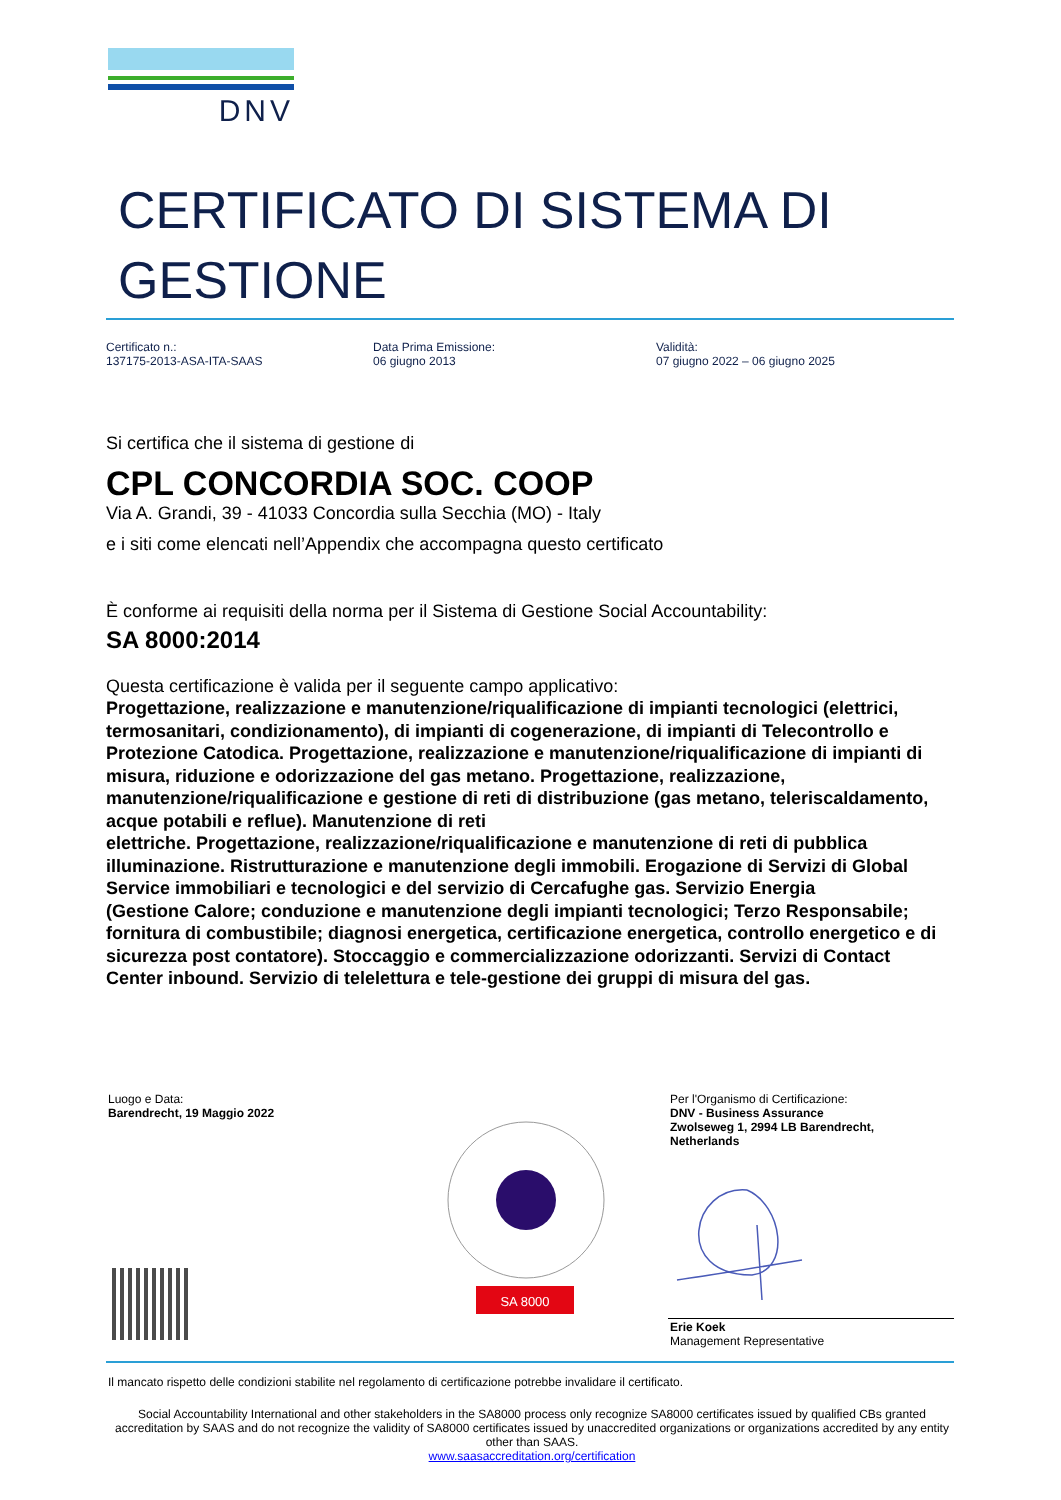DNV
CERTIFICATO DI SISTEMA DI
GESTIONE
Certificato n.:
137175-2013-ASA-ITA-SAAS
Data Prima Emissione:
06 giugno 2013
Validità:
07 giugno 2022 – 06 giugno 2025
Si certifica che il sistema di gestione di
CPL CONCORDIA SOC. COOP
Via A. Grandi, 39 - 41033 Concordia sulla Secchia (MO) - Italy
e i siti come elencati nell’Appendix che accompagna questo certificato
È conforme ai requisiti della norma per il Sistema di Gestione Social Accountability:
SA 8000:2014
Questa certificazione è valida per il seguente campo applicativo:
Progettazione, realizzazione e manutenzione/riqualificazione di impianti tecnologici (elettrici, termosanitari, condizionamento), di impianti di cogenerazione, di impianti di Telecontrollo e Protezione Catodica. Progettazione, realizzazione e manutenzione/riqualificazione di impianti di misura, riduzione e odorizzazione del gas metano. Progettazione, realizzazione, manutenzione/riqualificazione e gestione di reti di distribuzione (gas metano, teleriscaldamento, acque potabili e reflue). Manutenzione di reti
elettriche. Progettazione, realizzazione/riqualificazione e manutenzione di reti di pubblica illuminazione. Ristrutturazione e manutenzione degli immobili. Erogazione di Servizi di Global Service immobiliari e tecnologici e del servizio di Cercafughe gas. Servizio Energia
(Gestione Calore; conduzione e manutenzione degli impianti tecnologici; Terzo Responsabile; fornitura di combustibile; diagnosi energetica, certificazione energetica, controllo energetico e di sicurezza post contatore). Stoccaggio e commercializzazione odorizzanti. Servizi di Contact Center inbound. Servizio di telelettura e tele-gestione dei gruppi di misura del gas.
Luogo e Data:
Barendrecht, 19 Maggio 2022
Per l'Organismo di Certificazione:
DNV - Business Assurance
Zwolseweg 1, 2994 LB Barendrecht,
Netherlands
SA 8000
Erie Koek
Management Representative
Il mancato rispetto delle condizioni stabilite nel regolamento di certificazione potrebbe invalidare il certificato.
Social Accountability International and other stakeholders in the SA8000 process only recognize SA8000 certificates issued by qualified CBs granted accreditation by SAAS and do not recognize the validity of SA8000 certificates issued by unaccredited organizations or organizations accredited by any entity other than SAAS.
www.saasaccreditation.org/certification